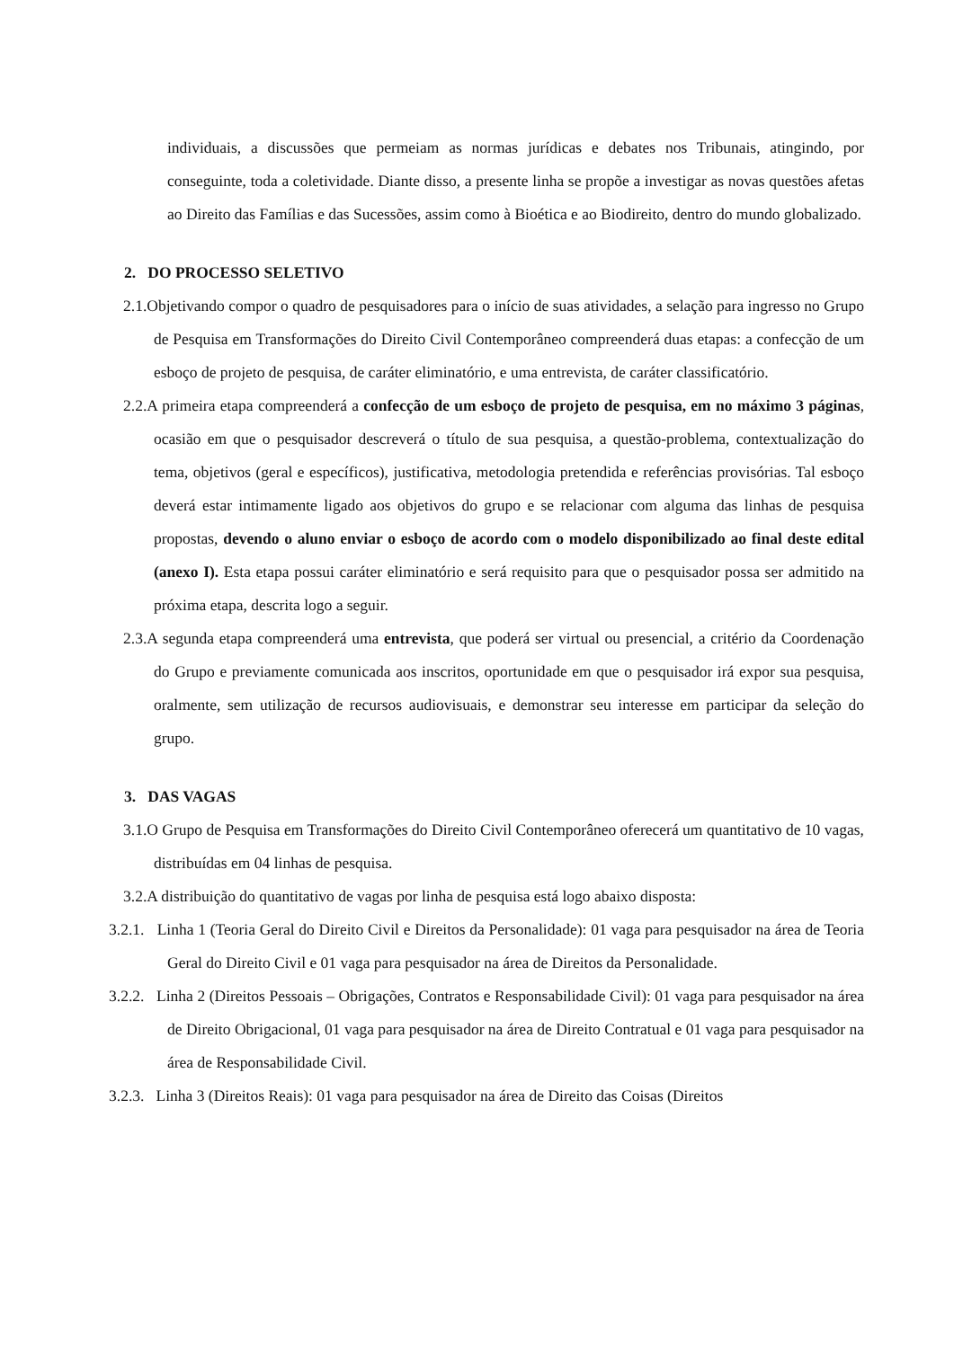individuais, a discussões que permeiam as normas jurídicas e debates nos Tribunais, atingindo, por conseguinte, toda a coletividade. Diante disso, a presente linha se propõe a investigar as novas questões afetas ao Direito das Famílias e das Sucessões, assim como à Bioética e ao Biodireito, dentro do mundo globalizado.
2. DO PROCESSO SELETIVO
2.1.Objetivando compor o quadro de pesquisadores para o início de suas atividades, a selação para ingresso no Grupo de Pesquisa em Transformações do Direito Civil Contemporâneo compreenderá duas etapas: a confecção de um esboço de projeto de pesquisa, de caráter eliminatório, e uma entrevista, de caráter classificatório.
2.2.A primeira etapa compreenderá a confecção de um esboço de projeto de pesquisa, em no máximo 3 páginas, ocasião em que o pesquisador descreverá o título de sua pesquisa, a questão-problema, contextualização do tema, objetivos (geral e específicos), justificativa, metodologia pretendida e referências provisórias. Tal esboço deverá estar intimamente ligado aos objetivos do grupo e se relacionar com alguma das linhas de pesquisa propostas, devendo o aluno enviar o esboço de acordo com o modelo disponibilizado ao final deste edital (anexo I). Esta etapa possui caráter eliminatório e será requisito para que o pesquisador possa ser admitido na próxima etapa, descrita logo a seguir.
2.3.A segunda etapa compreenderá uma entrevista, que poderá ser virtual ou presencial, a critério da Coordenação do Grupo e previamente comunicada aos inscritos, oportunidade em que o pesquisador irá expor sua pesquisa, oralmente, sem utilização de recursos audiovisuais, e demonstrar seu interesse em participar da seleção do grupo.
3. DAS VAGAS
3.1.O Grupo de Pesquisa em Transformações do Direito Civil Contemporâneo oferecerá um quantitativo de 10 vagas, distribuídas em 04 linhas de pesquisa.
3.2.A distribuição do quantitativo de vagas por linha de pesquisa está logo abaixo disposta:
3.2.1. Linha 1 (Teoria Geral do Direito Civil e Direitos da Personalidade): 01 vaga para pesquisador na área de Teoria Geral do Direito Civil e 01 vaga para pesquisador na área de Direitos da Personalidade.
3.2.2. Linha 2 (Direitos Pessoais – Obrigações, Contratos e Responsabilidade Civil): 01 vaga para pesquisador na área de Direito Obrigacional, 01 vaga para pesquisador na área de Direito Contratual e 01 vaga para pesquisador na área de Responsabilidade Civil.
3.2.3. Linha 3 (Direitos Reais): 01 vaga para pesquisador na área de Direito das Coisas (Direitos